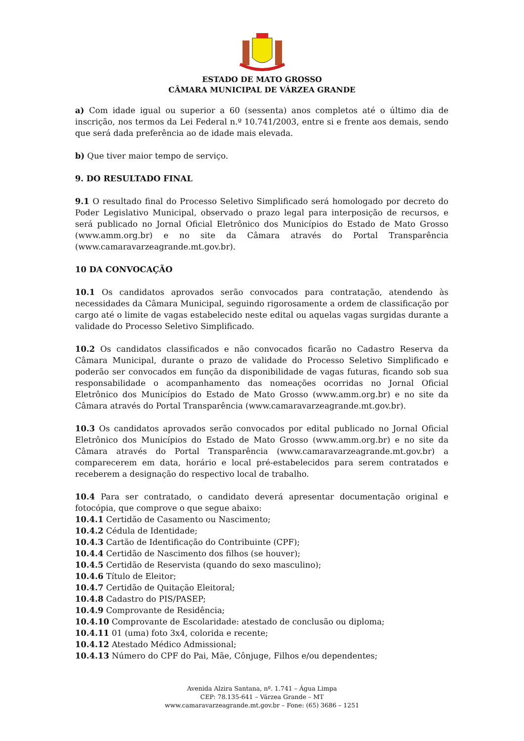ESTADO DE MATO GROSSO
CÂMARA MUNICIPAL DE VÁRZEA GRANDE
a) Com idade igual ou superior a 60 (sessenta) anos completos até o último dia de inscrição, nos termos da Lei Federal n.º 10.741/2003, entre si e frente aos demais, sendo que será dada preferência ao de idade mais elevada.
b) Que tiver maior tempo de serviço.
9. DO RESULTADO FINAL
9.1 O resultado final do Processo Seletivo Simplificado será homologado por decreto do Poder Legislativo Municipal, observado o prazo legal para interposição de recursos, e será publicado no Jornal Oficial Eletrônico dos Municípios do Estado de Mato Grosso (www.amm.org.br) e no site da Câmara através do Portal Transparência (www.camaravarzeagrande.mt.gov.br).
10 DA CONVOCAÇÃO
10.1 Os candidatos aprovados serão convocados para contratação, atendendo às necessidades da Câmara Municipal, seguindo rigorosamente a ordem de classificação por cargo até o limite de vagas estabelecido neste edital ou aquelas vagas surgidas durante a validade do Processo Seletivo Simplificado.
10.2 Os candidatos classificados e não convocados ficarão no Cadastro Reserva da Câmara Municipal, durante o prazo de validade do Processo Seletivo Simplificado e poderão ser convocados em função da disponibilidade de vagas futuras, ficando sob sua responsabilidade o acompanhamento das nomeações ocorridas no Jornal Oficial Eletrônico dos Municípios do Estado de Mato Grosso (www.amm.org.br) e no site da Câmara através do Portal Transparência (www.camaravarzeagrande.mt.gov.br).
10.3 Os candidatos aprovados serão convocados por edital publicado no Jornal Oficial Eletrônico dos Municípios do Estado de Mato Grosso (www.amm.org.br) e no site da Câmara através do Portal Transparência (www.camaravarzeagrande.mt.gov.br) a comparecerem em data, horário e local pré-estabelecidos para serem contratados e receberem a designação do respectivo local de trabalho.
10.4 Para ser contratado, o candidato deverá apresentar documentação original e fotocópia, que comprove o que segue abaixo:
10.4.1 Certidão de Casamento ou Nascimento;
10.4.2 Cédula de Identidade;
10.4.3 Cartão de Identificação do Contribuinte (CPF);
10.4.4 Certidão de Nascimento dos filhos (se houver);
10.4.5 Certidão de Reservista (quando do sexo masculino);
10.4.6 Título de Eleitor;
10.4.7 Certidão de Quitação Eleitoral;
10.4.8 Cadastro do PIS/PASEP;
10.4.9 Comprovante de Residência;
10.4.10 Comprovante de Escolaridade: atestado de conclusão ou diploma;
10.4.11 01 (uma) foto 3x4, colorida e recente;
10.4.12 Atestado Médico Admissional;
10.4.13 Número do CPF do Pai, Mãe, Cônjuge, Filhos e/ou dependentes;
Avenida Alzira Santana, nº. 1.741 – Água Limpa
CEP: 78.135-641 – Várzea Grande – MT
www.camaravarzeagrande.mt.gov.br – Fone: (65) 3686 – 1251